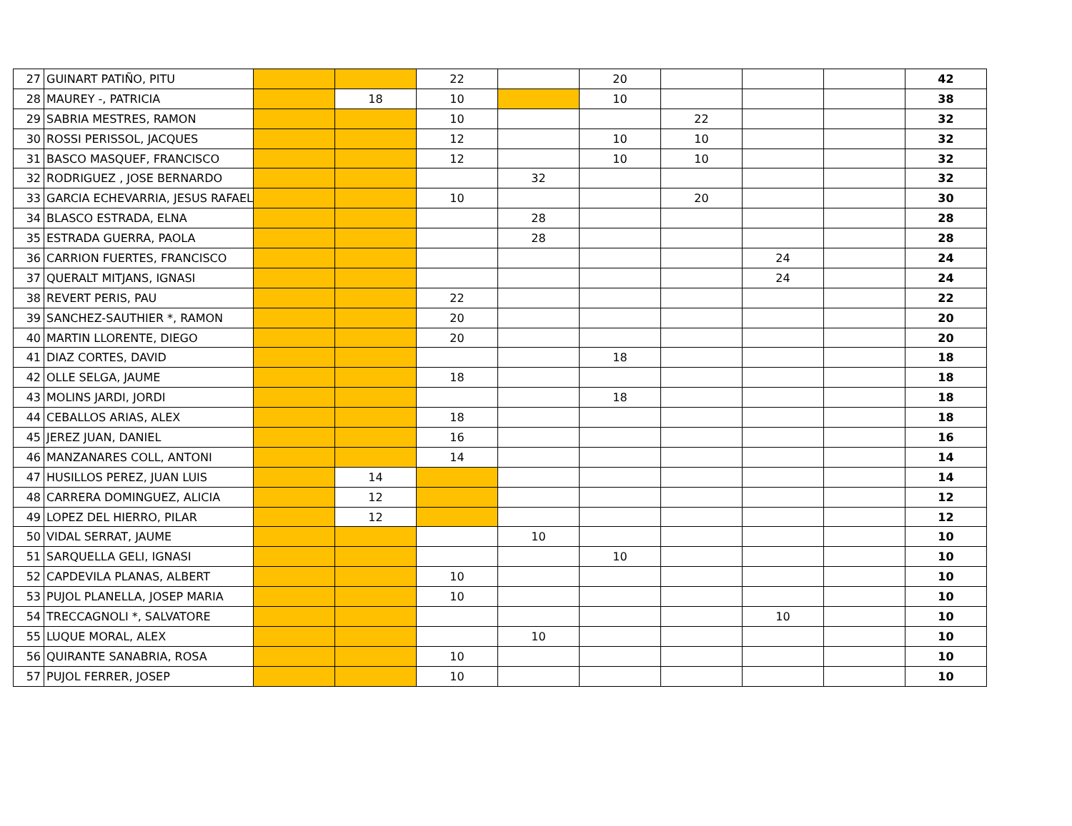| 27 | GUINART PATIÑO, PITU | | | 22 | | 20 | | | | 42 |
| 28 | MAUREY -, PATRICIA | | 18 | 10 | | 10 | | | | 38 |
| 29 | SABRIA MESTRES, RAMON | | | 10 | | | 22 | | | 32 |
| 30 | ROSSI PERISSOL, JACQUES | | | 12 | | 10 | 10 | | | 32 |
| 31 | BASCO MASQUEF, FRANCISCO | | | 12 | | 10 | 10 | | | 32 |
| 32 | RODRIGUEZ , JOSE BERNARDO | | | | 32 | | | | | 32 |
| 33 | GARCIA ECHEVARRIA, JESUS RAFAEL | | | 10 | | | 20 | | | 30 |
| 34 | BLASCO ESTRADA, ELNA | | | | 28 | | | | | 28 |
| 35 | ESTRADA GUERRA, PAOLA | | | | 28 | | | | | 28 |
| 36 | CARRION FUERTES, FRANCISCO | | | | | | | 24 | | 24 |
| 37 | QUERALT MITJANS, IGNASI | | | | | | | 24 | | 24 |
| 38 | REVERT PERIS, PAU | | | 22 | | | | | | 22 |
| 39 | SANCHEZ-SAUTHIER *, RAMON | | | 20 | | | | | | 20 |
| 40 | MARTIN LLORENTE, DIEGO | | | 20 | | | | | | 20 |
| 41 | DIAZ CORTES, DAVID | | | | | 18 | | | | 18 |
| 42 | OLLE SELGA, JAUME | | | 18 | | | | | | 18 |
| 43 | MOLINS JARDI, JORDI | | | | | 18 | | | | 18 |
| 44 | CEBALLOS ARIAS, ALEX | | | 18 | | | | | | 18 |
| 45 | JEREZ JUAN, DANIEL | | | 16 | | | | | | 16 |
| 46 | MANZANARES COLL, ANTONI | | | 14 | | | | | | 14 |
| 47 | HUSILLOS PEREZ, JUAN LUIS | | 14 | | | | | | | 14 |
| 48 | CARRERA DOMINGUEZ, ALICIA | | 12 | | | | | | | 12 |
| 49 | LOPEZ DEL HIERRO, PILAR | | 12 | | | | | | | 12 |
| 50 | VIDAL SERRAT, JAUME | | | | 10 | | | | | 10 |
| 51 | SARQUELLA GELI, IGNASI | | | | | 10 | | | | 10 |
| 52 | CAPDEVILA PLANAS, ALBERT | | | 10 | | | | | | 10 |
| 53 | PUJOL PLANELLA, JOSEP MARIA | | | 10 | | | | | | 10 |
| 54 | TRECCAGNOLI *, SALVATORE | | | | | | | 10 | | 10 |
| 55 | LUQUE MORAL, ALEX | | | | 10 | | | | | 10 |
| 56 | QUIRANTE SANABRIA, ROSA | | | 10 | | | | | | 10 |
| 57 | PUJOL FERRER, JOSEP | | | 10 | | | | | | 10 |